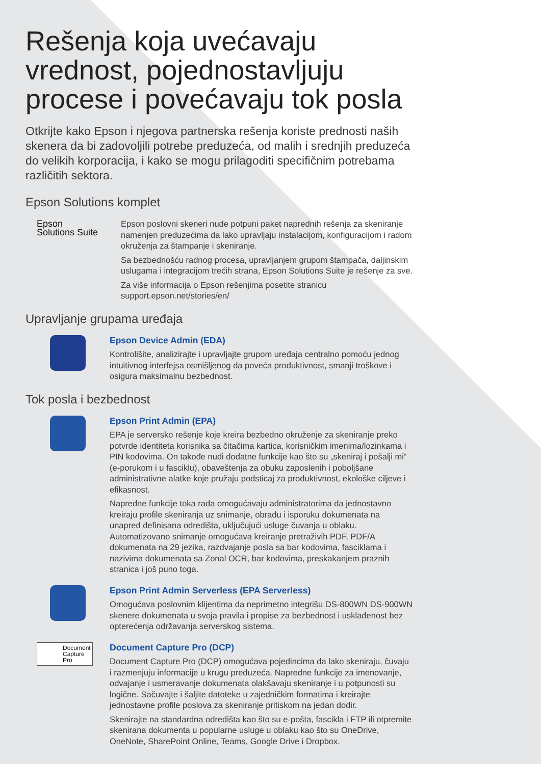Rešenja koja uvećavaju vrednost, pojednostavljuju procese i povećavaju tok posla
Otkrijte kako Epson i njegova partnerska rešenja koriste prednosti naših skenera da bi zadovoljili potrebe preduzeća, od malih i srednjih preduzeća do velikih korporacija, i kako se mogu prilagoditi specifičnim potrebama različitih sektora.
Epson Solutions komplet
Epson
Solutions Suite
Epson poslovni skeneri nude potpuni paket naprednih rešenja za skeniranje namenjen preduzećima da lako upravljaju instalacijom, konfiguracijom i radom okruženja za štampanje i skeniranje.
Sa bezbednošću radnog procesa, upravljanjem grupom štampača, daljinskim uslugama i integracijom trećih strana, Epson Solutions Suite je rešenje za sve.
Za više informacija o Epson rešenjima posetite stranicu support.epson.net/stories/en/
Upravljanje grupama uređaja
Epson Device Admin (EDA)
Kontrolišite, analizirajte i upravljajte grupom uređaja centralno pomoću jednog intuitivnog interfejsa osmišljenog da poveća produktivnost, smanji troškove i osigura maksimalnu bezbednost.
Tok posla i bezbednost
Epson Print Admin (EPA)
EPA je serversko rešenje koje kreira bezbedno okruženje za skeniranje preko potvrde identiteta korisnika sa čitačima kartica, korisničkim imenima/lozinkama i PIN kodovima. On takođe nudi dodatne funkcije kao što su „skeniraj i pošalji mi“ (e-porukom i u fasciklu), obaveštenja za obuku zaposlenih i poboljšane administrativne alatke koje pružaju podsticaj za produktivnost, ekološke ciljeve i efikasnost.
Napredne funkcije toka rada omogućavaju administratorima da jednostavno kreiraju profile skeniranja uz snimanje, obradu i isporuku dokumenata na unapred definisana odredišta, uključujući usluge čuvanja u oblaku. Automatizovano snimanje omogućava kreiranje pretraživih PDF, PDF/A dokumenata na 29 jezika, razdvajanje posla sa bar kodovima, fasciklama i nazivima dokumenata sa Zonal OCR, bar kodovima, preskakanjem praznih stranica i još puno toga.
Epson Print Admin Serverless (EPA Serverless)
Omogućava poslovnim klijentima da neprimetno integrišu DS-800WN DS-900WN skenere dokumenata u svoja pravila i propise za bezbednost i usklađenost bez opterećenja održavanja serverskog sistema.
Document
Capture
Pro
Document Capture Pro (DCP)
Document Capture Pro (DCP) omogućava pojedincima da lako skeniraju, čuvaju i razmenjuju informacije u krugu preduzeća. Napredne funkcije za imenovanje, odvajanje i usmeravanje dokumenata olakšavaju skeniranje i u potpunosti su logične. Sačuvajte i šaljite datoteke u zajedničkim formatima i kreirajte jednostavne profile poslova za skeniranje pritiskom na jedan dodir.
Skenirajte na standardna odredišta kao što su e-pošta, fascikla i FTP ili otpremite skenirana dokumenta u popularne usluge u oblaku kao što su OneDrive, OneNote, SharePoint Online, Teams, Google Drive i Dropbox.